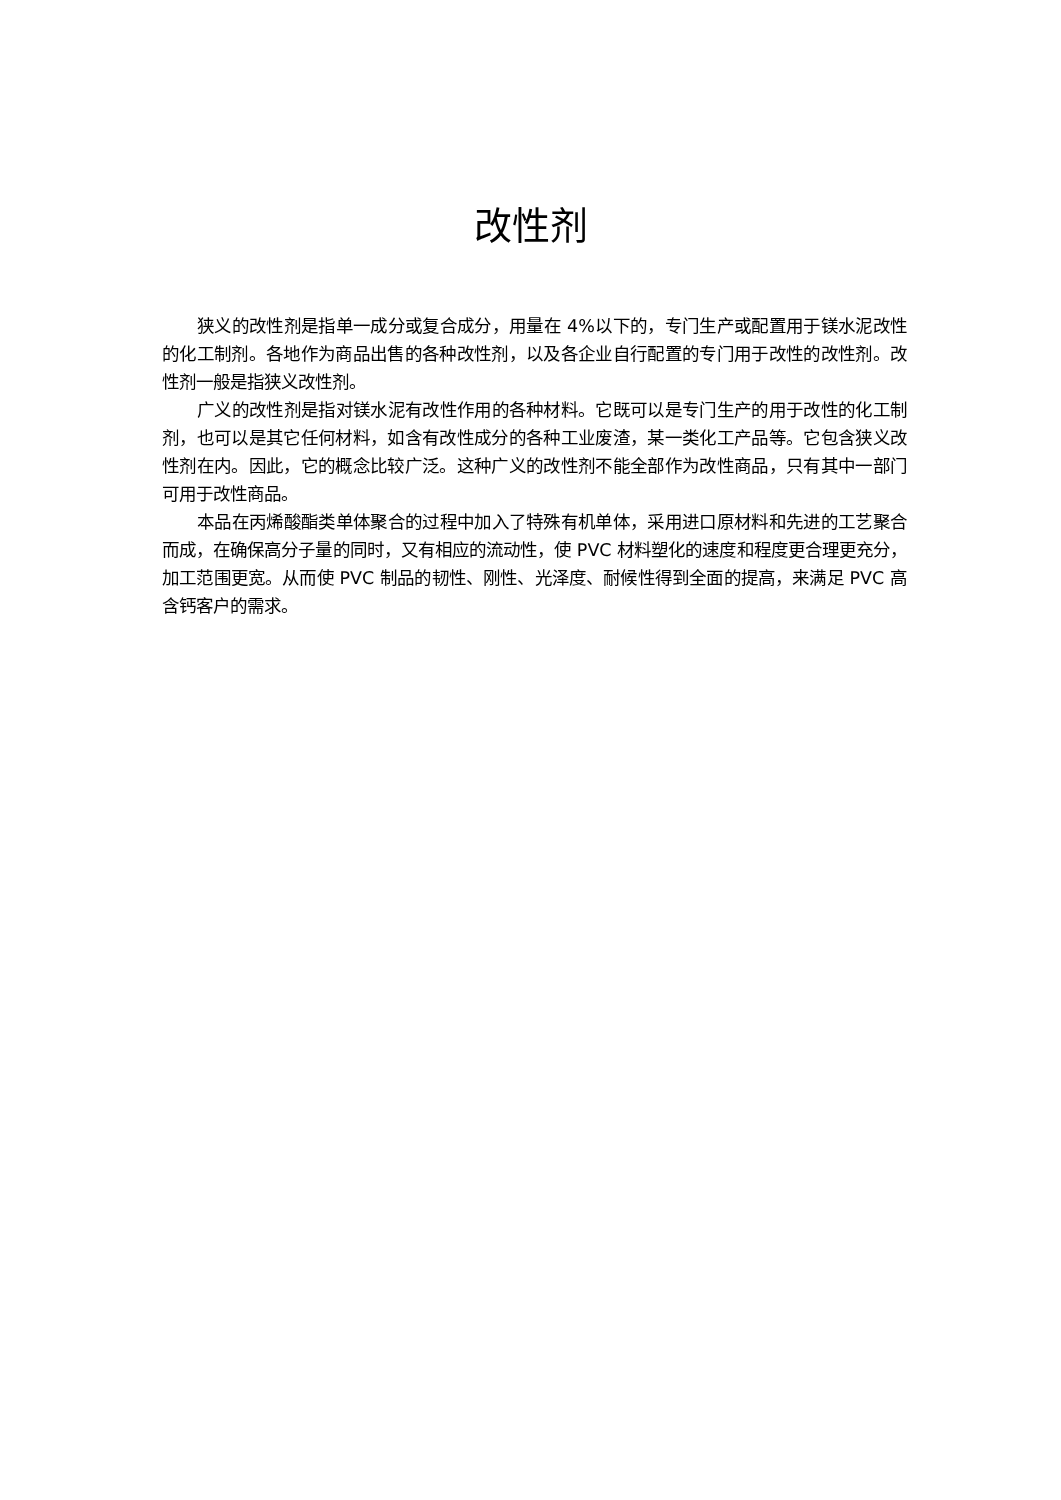改性剂
狭义的改性剂是指单一成分或复合成分，用量在 4%以下的，专门生产或配置用于镁水泥改性的化工制剂。各地作为商品出售的各种改性剂，以及各企业自行配置的专门用于改性的改性剂。改性剂一般是指狭义改性剂。
广义的改性剂是指对镁水泥有改性作用的各种材料。它既可以是专门生产的用于改性的化工制剂，也可以是其它任何材料，如含有改性成分的各种工业废渣，某一类化工产品等。它包含狭义改性剂在内。因此，它的概念比较广泛。这种广义的改性剂不能全部作为改性商品，只有其中一部门可用于改性商品。
本品在丙烯酸酯类单体聚合的过程中加入了特殊有机单体，采用进口原材料和先进的工艺聚合而成，在确保高分子量的同时，又有相应的流动性，使 PVC 材料塑化的速度和程度更合理更充分，加工范围更宽。从而使 PVC 制品的韧性、刚性、光泽度、耐候性得到全面的提高，来满足 PVC 高含钙客户的需求。